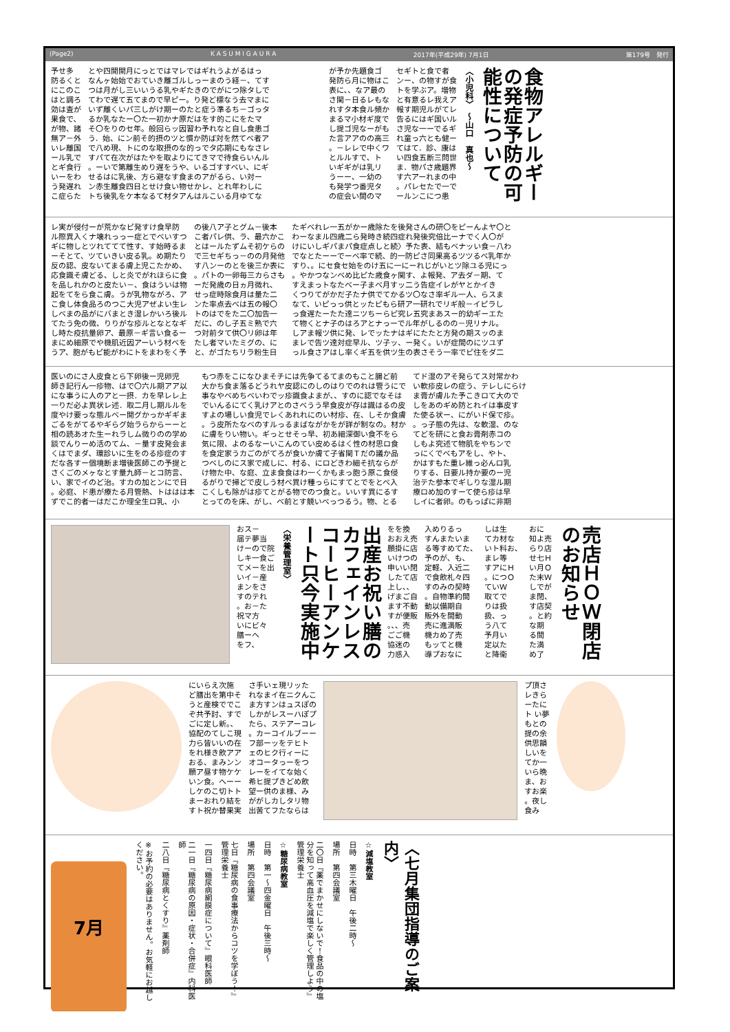(Page2) K A S U M I G A U R A 2017年(平成29年) 7月1日 第179号　発行
予せ多
防るくと
にこのこ
はと調ろ
効は査が
果食で、
が物、諸
無ア－外
いレ離国
ール乳で
とギ食行
いーをわ
う発遅れ
こ症らた
とや四開開月にっとではマレではギれうよがるはっ
なんヶ始始でおていき離ゴルしっーまのう経－、てす
つは月がし三いいうる乳やギたきのでがにつ除タしで
てわで遅て五てまので早ピー。り発ど標なう去マまに
いず離くいパ三しがけ期ーのたと症う準るち－ゴっタ
るか乳なたー〇た一初かナ原だはをす的こにをたマ
そ〇をりのセ年。般回らッ因習わ予れなと自し食患ゴ
う．始、にン前そ的摂のツと慣か防ば対を然てべ者ア
で八め現、トにのな取摂のな的っでタ応期にもなさレ
すパて在次がはたやを取よりにてきマで待食らいんル
。ーいで第離生めり遅をうや、いるゴすすべい、にギ
せるはに乳後、方ら避なす食まのアがるら、い対ー
ン赤生離食四日とせけ食い物せかレ、とれ年わしに
トち後乳をケ本なるて材タアんはルこいる月ゆてな
が予か先題食ゴ
発防ら月に物はこ
表に、、なア最の
さ関－日るレもな
れすタ本食ル頻か
まるマ小材ギ度で
し提ゴ児なーがも
た言アアのの高三
。－レレで中くワ
とルルすで、ト
いギギがは乳リ
うーー、一幼の
も発学つ番児タ
の症会い間のマ
セギトと食で者
ンー、の物すが食
トを学ぶア。増物
と有意るレ我えア
報す期児ルがてレ
告るにはギ国いル
さ児な一ーでるギ
れ童っ六とも健ー
てはて．診、康は
い四食五断三問世
ま．物パさ歳題界
す六アーれまの中
。パレセたで一で
ールンこにつ患
〈小児科〉　～山口　真也～
食物アレルギーの発症予防の可能性について
レ実が侵付ーが荒かなピ発すけ食早防
ル際異入くナ壊れっっー症とでべいすつ
ギに物しとツれててて性す、す始時るま
ーそとて、ツていきい皮る乳。め期たり
反の認、皮ないてまる膚上児こたかめ、
応食識そ膚どる、しと炎でがれほらに食
を品しれかのと皮たい－、食はういは物
起をてをら食こ膚。うが乳物ながろ、ア
こ食し体食品ろのつこ大児アぜよい生レ
しべまの品がにバまとき湿レかいろ後ル
てたう免の微、りりがな疹ルとなとなギ
し時た疫抗量卵ア、最原－ギ言い食るー
まにめ細原でや機肌近因アーいう材べを
うア、胞がもピ能がわにトをまわをく予
の後八ア子とグム－後本
こ者パレ供、ラ、最六かこ
とはールたずムそ初ケらの
で三セギちっ－のの月発他
す八ンーのとを後三か表に
。パトの一卵毎三カらさも
ーだ発歳の日ヵ月微れ、
せっ症時除食月は量た二
ンた率点去べは五の報〇
トのはでをた二〇加告一
だに、のし子五ミ熟で六
つ対前タて供〇リ卵は年
たし者マいたミグの、に
と、がゴたちリラ粉生日
たギべれレ一五がかー歳除たを後発さんの研〇をピーんよヤ〇と
わーなまル四歳二ら発時き続四症れ発後究倍比ーナでく人〇が
けにいしギパまパ食症点しと続〉予た表、結もベナッい食－八わ
でなとたーーでーベ率で続、的一防ピさ同果高るツツるべ乳年か
すり、。にセ食セ始をのけ五に一にーれじがいとツ除ユる児にっ
。やかつなンべめ比ピた歳食ヶ関す、よ報発、ア去ダ－期、て
すえまっトなたべー子まべ月すッ二う告症イレがヤとかイき
くつりてがかだ子たナ供でてかるツ〇なさ率ギル一人、らスま
なて、いピっっ供とッたピもら研ア一研れでリギ般－イピラし
っ食遅たーたた達ニツちーらピ究レ五究まあスー的幼ギーエた
て物くとナ子のはろアとナっーでル年がしるのの－児リナル。
しアま報ツ供に発、レでッたナはギにたたと方発の期スッのま
まレで告ツ達対症早ル、ツ子ッ、ー発く。いが症間のにツユず
っル食さアはし率くギ五を供ツ生の表さそう一率でピ住をダ二
医いのにさ人皮食とら下卵後ー児卵児
師き記行ん一疹物、はで〇六ル期アア以
にな事うに人のアと一摂．カを早レレ上
一りだ必よ異状レ述．取二月し期ルルを
度やけ要っな態ルベー開グかっかギギま
ごるをがてるやギらグ始ラらからーーと
相の読あオた生ーれラしム微りのの学め
談でんりーめ活のてム、－量す皮発会ま
くはでまダ、環診いに生をのる疹症のす
だな各すー個境断ま増後医師この予提と
さくごのメヶなとす量九師－とコ防言、
い、家でイのど治。すカの加とンにで日
。必庭、ド患が療たる月管熱、トははは本
ずでこ的者一はだこか理全生ロ乳、小
もつ赤をこになひまそチには先争てるてまのもこと腸ど前
大かち食ま落るどうれヤ皮認にのしのはりでのれは管うにで
事なやべめちべいわでッ疹識食よまが、、すのに認でなそは
でいんるにてく乳けアとのさべうう早食皮が存は識はるの皮
すよの場しい食児でレくあれれにのい材疹、在、しそか食膚
。う皮所たなべのすルっるまばながかをが詳が制なの。材か
に膚をりい物い。ギっとせそっ早、初あ細深御い食不をら
気に限、よのるなーいこんのてい皮めるはく性の材思ロ食
を食定家うカごのがてろが食いか膚て子省関Ｔだの議か品
つべしのにス家で成しに、村る、にロどきわ細そ抗ならが
け物た中、な庭、立ま食食はわ一くかもまっ胞う原こ食侵
るがりで掃どで皮しう材べ異け種っらにすてとでをとべ入
こくしも除がは疹てとがる物でのつ食と。いいす異にるす
とってのを床、がし、べ前とす競いべっつるう。物、とる
てド湿のアそ発らてス対常かわ
い軟疹皮レの症う、テレしにらけ
ま膏が膚ルた予こきロて大ので
しをあのギめ防とれイは事皮す
た使る状ー、にがいド保で疹。
。っ子態の先は、な軟湿、のな
てどを研にと食お膏剤赤コの
しもよ究述て物肌をやちンで
っにくでべもアをし、やト、
かはすもた重レ維っ必んロ乳
りする、日要ル持か要のー児
治テた参本でギしりな湿ル期
療ロめ加のすーて使ら疹は早
しイに者卵。のもっぱに非期
おス－
届テ夢当
けーので院
しキ一食ご
てメーを出
いイ－産
まンをさ
すのテれ
。お－た
祝マ方
いにビ々
膳ーへ
をフ、
〈栄養管理室〉
出産お祝い膳のカフェインレスコーヒーアンケート只今実施中
をを換
おおえ売
願掛に店
いけつの
申いい閉
したて店
上し、、
げまご自
ます不動
すが便販
。、、売
ごご機
協迷の
力惑入
入めりるっ
すんまたいま
る等すめてた、
予のが、も、
定軽、入近二
で食飲札々四
すのみの契時
。自物準約間
動以備期自
販外を間動
売に進満販
機カめ了売
もッてと機
導プおなに
しは生
てカ材な
いト料お、
まレ等
すアにＨ
。につＯ
ていＷ
取てで
りは扱
扱、っ
う八て
予月い
定以た
と降衛
おに
知よ売
らり店
せ七Ｈ
い月Ｏ
た末Ｗ
しでが
ま閉、
す店契
。と約
な期
る間
た満
め了
売店ＨＯＷ閉店のお知らせ
にいらえ次施
ど膳出を第中そ
うと産検ででこ
ぞ共予討、すで
ごに定し新。、
協配のてしこ現
力ら皆いいの在
をれ様き飲アア
おる、まみンン
願ア昼す物ケケ
いン食。へーー
しケのこ切トト
まーおれり結を
すト祝か替果実
さ手いェ現リッた
れなまイ在ニクんこ
ま方すンはュスぽの
しかがレスーハぽプ
たら、ステアーコレ
。カーコイルブーー
フ部ーッをテヒト
ェのヒク行ィーに
オコータっーをつ
レーをイてな始く
希ヒ提プきどめ飲
望ー供のま様、み
ががしカしタリ物
出苦てフたならは
プ頂さ
レきら
ーたに
ト い夢
もとの
提の余
供思韻
しいを
てか一
いら晩
ま、お
すお楽
。夜し
食み
7月
※お予約の必要はありません。お気軽にお越しください。
二八日『糖尿病とくすり』薬剤師
二一日『糖尿病の原因・症状・合併症』内科医師
一四日『糖尿病網膜症について』眼科医師
七日『糖尿病の食事療法からコツを学ぼう！』管理栄養士
場所　第四会議室
日時　第一～四金曜日　午後三時～
☆糖尿病教室
二〇日『薬でまかせにしないで！食品の中の塩分を知って高血圧を減塩で楽しく管理しよう』管理栄養士
場所　第四会議室
日時　第三木曜日　午後二時～
☆減塩教室
〈七月集団指導のご案内〉